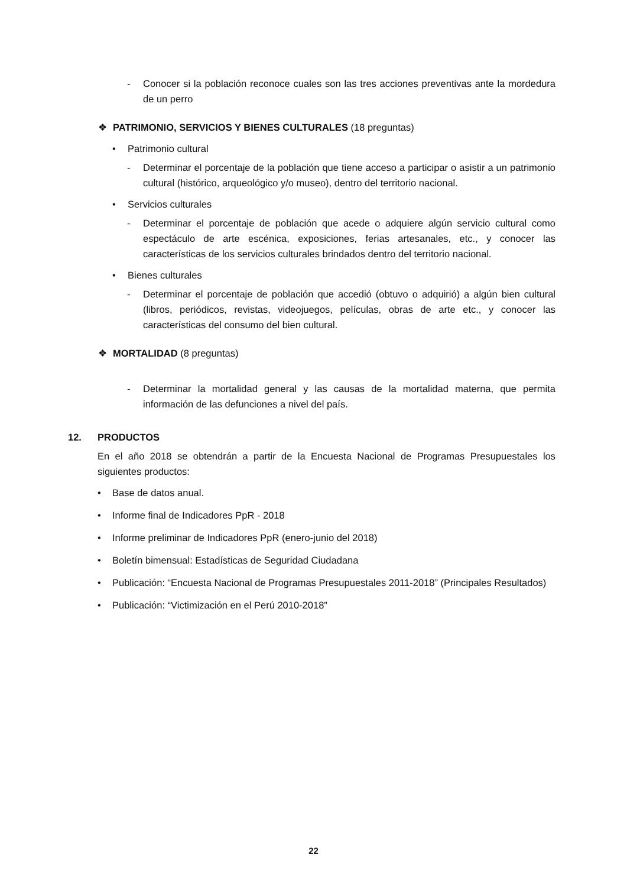- Conocer si la población reconoce cuales son las tres acciones preventivas ante la mordedura de un perro
❖ PATRIMONIO, SERVICIOS Y BIENES CULTURALES (18 preguntas)
• Patrimonio cultural
- Determinar el porcentaje de la población que tiene acceso a participar o asistir a un patrimonio cultural (histórico, arqueológico y/o museo), dentro del territorio nacional.
• Servicios culturales
- Determinar el porcentaje de población que acede o adquiere algún servicio cultural como espectáculo de arte escénica, exposiciones, ferias artesanales, etc., y conocer las características de los servicios culturales brindados dentro del territorio nacional.
• Bienes culturales
- Determinar el porcentaje de población que accedió (obtuvo o adquirió) a algún bien cultural (libros, periódicos, revistas, videojuegos, películas, obras de arte etc., y conocer las características del consumo del bien cultural.
❖ MORTALIDAD (8 preguntas)
- Determinar la mortalidad general y las causas de la mortalidad materna, que permita información de las defunciones a nivel del país.
12. PRODUCTOS
En el año 2018 se obtendrán a partir de la Encuesta Nacional de Programas Presupuestales los siguientes productos:
• Base de datos anual.
• Informe final de Indicadores PpR - 2018
• Informe preliminar de Indicadores PpR (enero-junio del 2018)
• Boletín bimensual: Estadísticas de Seguridad Ciudadana
• Publicación: “Encuesta Nacional de Programas Presupuestales 2011-2018” (Principales Resultados)
• Publicación: “Victimización en el Perú 2010-2018”
22